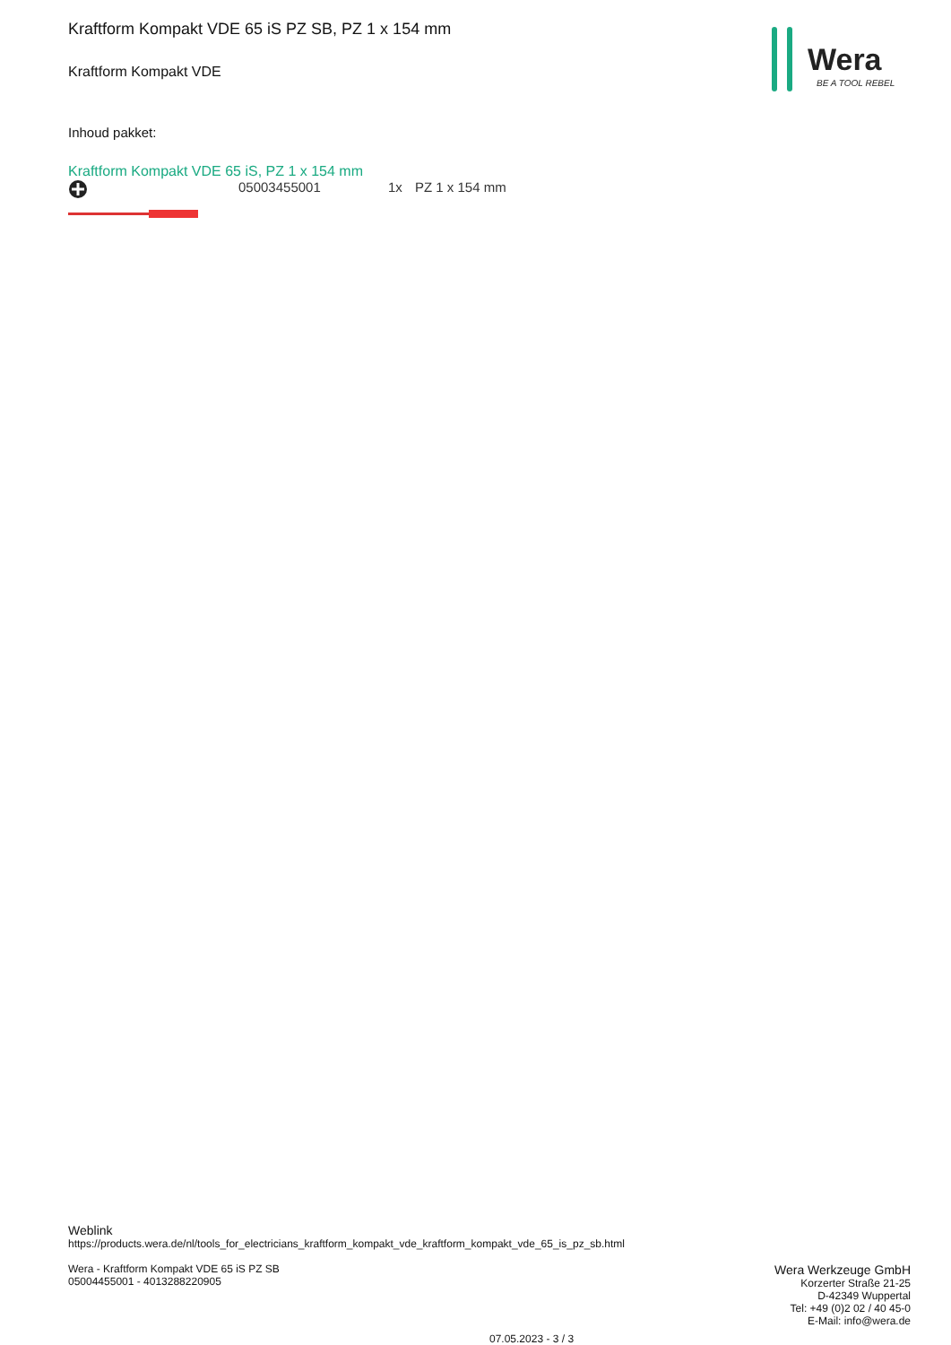Wera
BE A TOOL REBEL
Kraftform Kompakt VDE 65 iS PZ SB, PZ 1 x 154 mm
Kraftform Kompakt VDE
Inhoud pakket:
Kraftform Kompakt VDE 65 iS, PZ 1 x 154 mm
05003455001 1x PZ 1 x 154 mm
Weblink
https://products.wera.de/nl/tools_for_electricians_kraftform_kompakt_vde_kraftform_kompakt_vde_65_is_pz_sb.html
Wera Werkzeuge GmbH
Korzerter Straße 21-25
D-42349 Wuppertal
Tel: +49 (0)2 02 / 40 45-0
E-Mail: info@wera.de
Wera - Kraftform Kompakt VDE 65 iS PZ SB
05004455001 - 4013288220905
07.05.2023 - 3 / 3